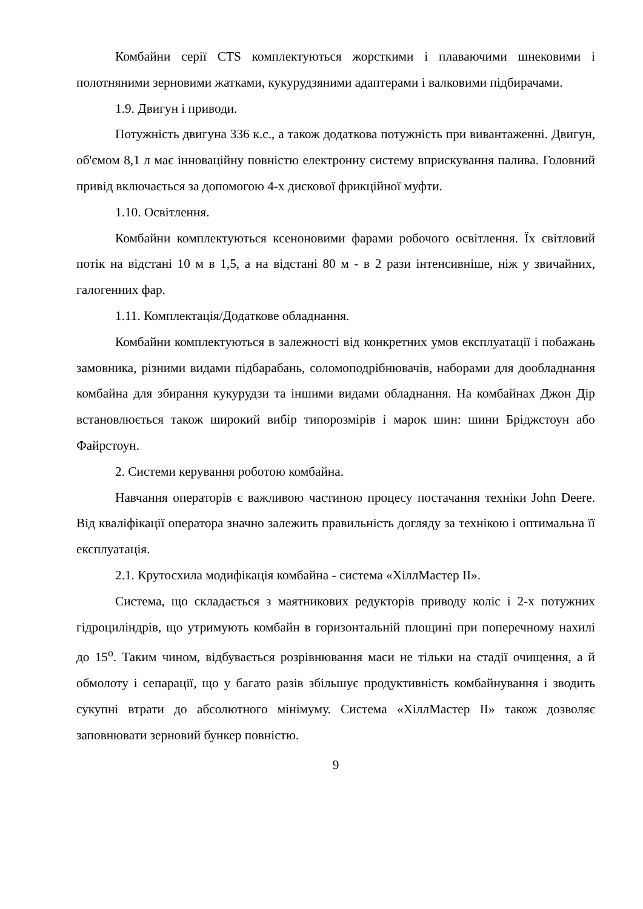Комбайни серії CTS комплектуються жорсткими і плаваючими шнековими і полотняними зерновими жатками, кукурудзяними адаптерами і валковими підбирачами.
1.9. Двигун і приводи.
Потужність двигуна 336 к.с., а також додаткова потужність при вивантаженні. Двигун, об'ємом 8,1 л має інноваційну повністю електронну систему вприскування палива. Головний привід включається за допомогою 4-х дискової фрикційної муфти.
1.10. Освітлення.
Комбайни комплектуються ксеноновими фарами робочого освітлення. Їх світловий потік на відстані 10 м в 1,5, а на відстані 80 м - в 2 рази інтенсивніше, ніж у звичайних, галогенних фар.
1.11. Комплектація/Додаткове обладнання.
Комбайни комплектуються в залежності від конкретних умов експлуатації і побажань замовника, різними видами підбарабань, соломоподрібнювачів, наборами для дообладнання комбайна для збирання кукурудзи та іншими видами обладнання. На комбайнах Джон Дір встановлюється також широкий вибір типорозмірів і марок шин: шини Бріджстоун або Файрстоун.
2. Системи керування роботою комбайна.
Навчання операторів є важливою частиною процесу постачання техніки John Deere. Від кваліфікації оператора значно залежить правильність догляду за технікою і оптимальна її експлуатація.
2.1. Крутосхила модифікація комбайна - система «ХіллМастер II».
Система, що складається з маятникових редукторів приводу коліс і 2-х потужних гідроциліндрів, що утримують комбайн в горизонтальній площині при поперечному нахилі до 15<sup>o</sup>. Таким чином, відбувається розрівнювання маси не тільки на стадії очищення, а й обмолоту і сепарації, що у багато разів збільшує продуктивність комбайнування і зводить сукупні втрати до абсолютного мінімуму. Система «ХіллМастер II» також дозволяє заповнювати зерновий бункер повністю.
9